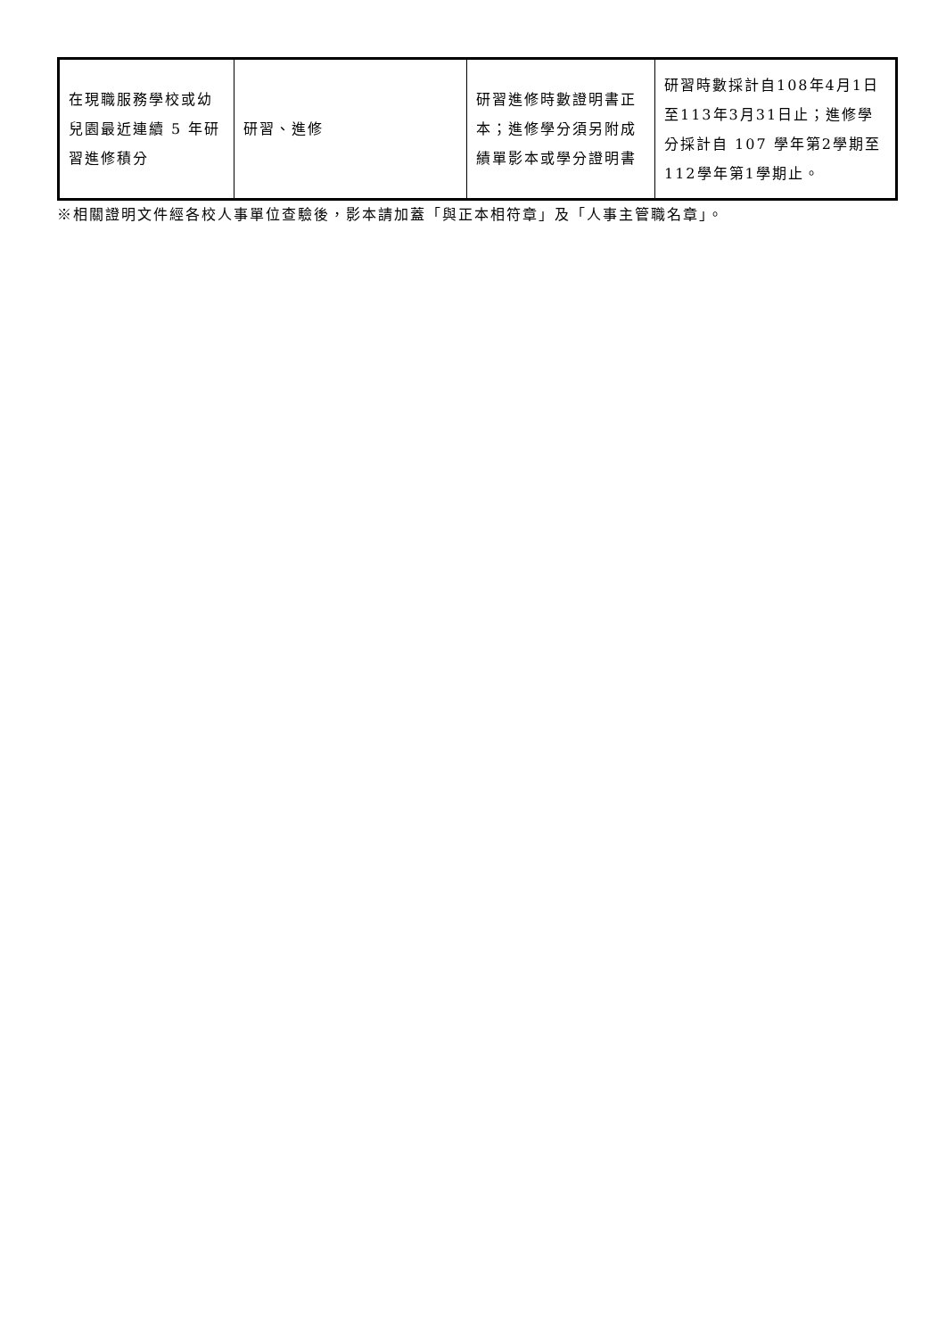| 在現職服務學校或幼兒園最近連續 5 年研習進修積分 | 研習、進修 | 研習進修時數證明書正本；進修學分須另附成績單影本或學分證明書 | 研習時數採計自108年4月1日至113年3月31日止；進修學分採計自 107 學年第2學期至112學年第1學期止。 |
※相關證明文件經各校人事單位查驗後，影本請加蓋「與正本相符章」及「人事主管職名章」。